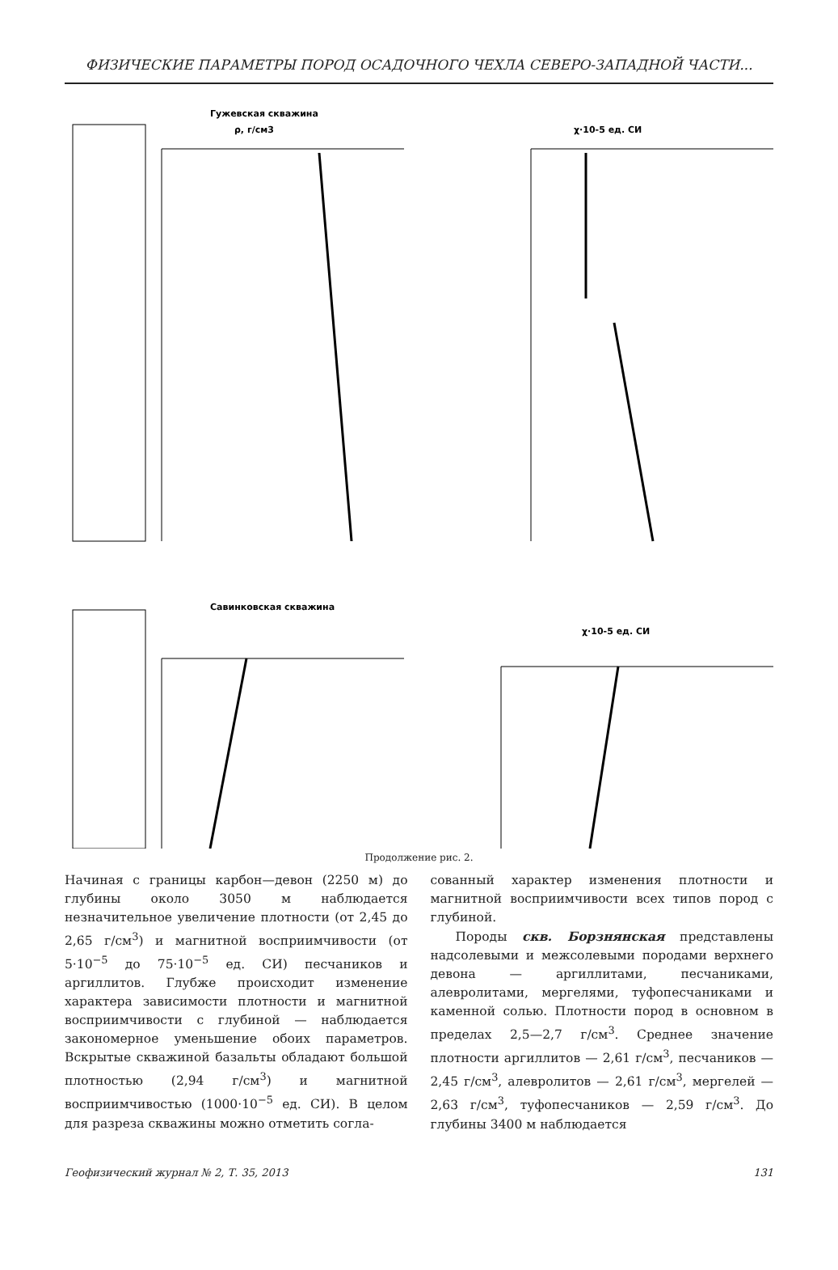ФИЗИЧЕСКИЕ ПАРАМЕТРЫ ПОРОД ОСАДОЧНОГО ЧЕХЛА СЕВЕРО-ЗАПАДНОЙ ЧАСТИ...
Гужевская скважина
ρ, г/см3
χ·10-5 ед. СИ
Савинковская скважина
χ·10-5 ед. СИ
Продолжение рис. 2.
Начиная с границы карбон—девон (2250 м) до глубины около 3050 м наблюдается незначительное увеличение плотности (от 2,45 до 2,65 г/см<sup>3</sup>) и магнитной восприимчивости (от 5·10<sup>−5</sup> до 75·10<sup>−5</sup> ед. СИ) песчаников и аргиллитов. Глубже происходит изменение характера зависимости плотности и магнитной восприимчивости с глубиной — наблюдается закономерное уменьшение обоих параметров. Вскрытые скважиной базальты обладают большой плотностью (2,94 г/см<sup>3</sup>) и магнитной восприимчивостью (1000·10<sup>−5</sup> ед. СИ). В целом для разреза скважины можно отметить согла-
сованный характер изменения плотности и магнитной восприимчивости всех типов пород с глубиной.
Породы скв. Борзнянская представлены надсолевыми и межсолевыми породами верхнего девона — аргиллитами, песчаниками, алевролитами, мергелями, туфопесчаниками и каменной солью. Плотности пород в основном в пределах 2,5—2,7 г/см<sup>3</sup>. Среднее значение плотности аргиллитов — 2,61 г/см<sup>3</sup>, песчаников — 2,45 г/см<sup>3</sup>, алевролитов — 2,61 г/см<sup>3</sup>, мергелей — 2,63 г/см<sup>3</sup>, туфопесчаников — 2,59 г/см<sup>3</sup>. До глубины 3400 м наблюдается
Геофизический журнал № 2, Т. 35, 2013 131